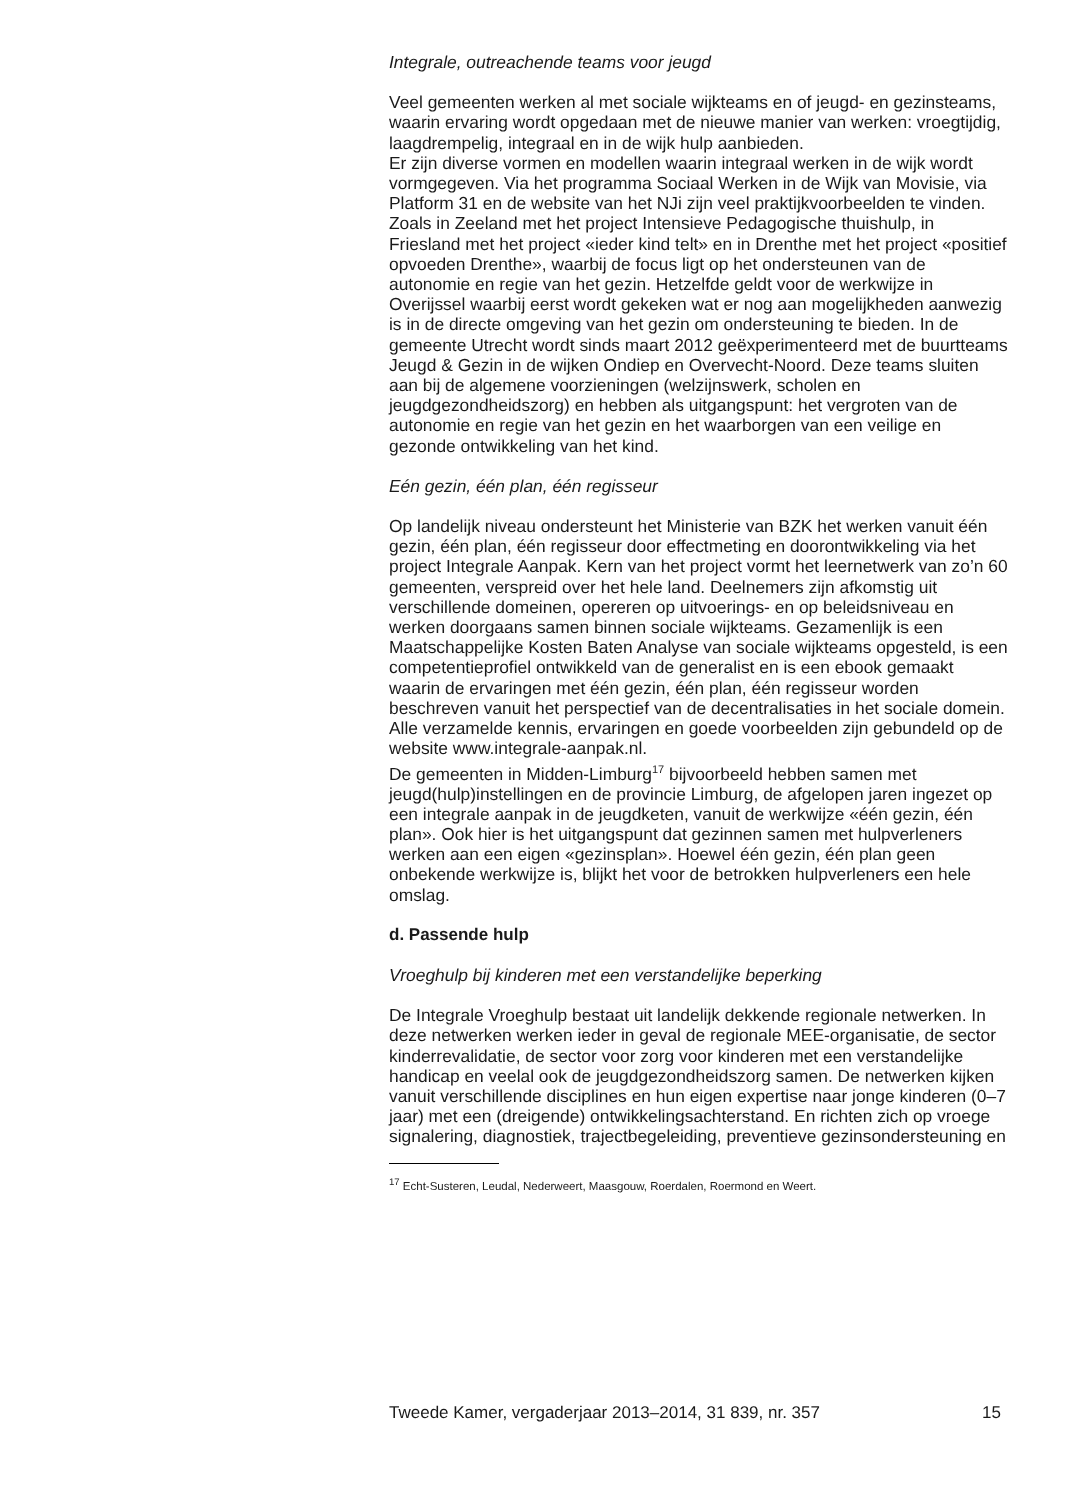Integrale, outreachende teams voor jeugd
Veel gemeenten werken al met sociale wijkteams en of jeugd- en gezinsteams, waarin ervaring wordt opgedaan met de nieuwe manier van werken: vroegtijdig, laagdrempelig, integraal en in de wijk hulp aanbieden.
Er zijn diverse vormen en modellen waarin integraal werken in de wijk wordt vormgegeven. Via het programma Sociaal Werken in de Wijk van Movisie, via Platform 31 en de website van het NJi zijn veel praktijkvoorbeelden te vinden. Zoals in Zeeland met het project Intensieve Pedagogische thuishulp, in Friesland met het project «ieder kind telt» en in Drenthe met het project «positief opvoeden Drenthe», waarbij de focus ligt op het ondersteunen van de autonomie en regie van het gezin. Hetzelfde geldt voor de werkwijze in Overijssel waarbij eerst wordt gekeken wat er nog aan mogelijkheden aanwezig is in de directe omgeving van het gezin om ondersteuning te bieden. In de gemeente Utrecht wordt sinds maart 2012 geëxperimenteerd met de buurtteams Jeugd & Gezin in de wijken Ondiep en Overvecht-Noord. Deze teams sluiten aan bij de algemene voorzieningen (welzijnswerk, scholen en jeugdgezondheidszorg) en hebben als uitgangspunt: het vergroten van de autonomie en regie van het gezin en het waarborgen van een veilige en gezonde ontwikkeling van het kind.
Eén gezin, één plan, één regisseur
Op landelijk niveau ondersteunt het Ministerie van BZK het werken vanuit één gezin, één plan, één regisseur door effectmeting en doorontwikkeling via het project Integrale Aanpak. Kern van het project vormt het leernetwerk van zo’n 60 gemeenten, verspreid over het hele land. Deelnemers zijn afkomstig uit verschillende domeinen, opereren op uitvoerings- en op beleidsniveau en werken doorgaans samen binnen sociale wijkteams. Gezamenlijk is een Maatschappelijke Kosten Baten Analyse van sociale wijkteams opgesteld, is een competentieprofiel ontwikkeld van de generalist en is een ebook gemaakt waarin de ervaringen met één gezin, één plan, één regisseur worden beschreven vanuit het perspectief van de decentralisaties in het sociale domein. Alle verzamelde kennis, ervaringen en goede voorbeelden zijn gebundeld op de website www.integrale-aanpak.nl.
De gemeenten in Midden-Limburg<sup>17</sup> bijvoorbeeld hebben samen met jeugd(hulp)instellingen en de provincie Limburg, de afgelopen jaren ingezet op een integrale aanpak in de jeugdketen, vanuit de werkwijze «één gezin, één plan». Ook hier is het uitgangspunt dat gezinnen samen met hulpverleners werken aan een eigen «gezinsplan». Hoewel één gezin, één plan geen onbekende werkwijze is, blijkt het voor de betrokken hulpverleners een hele omslag.
d. Passende hulp
Vroeghulp bij kinderen met een verstandelijke beperking
De Integrale Vroeghulp bestaat uit landelijk dekkende regionale netwerken. In deze netwerken werken ieder in geval de regionale MEE-organisatie, de sector kinderrevalidatie, de sector voor zorg voor kinderen met een verstandelijke handicap en veelal ook de jeugdgezondheidszorg samen. De netwerken kijken vanuit verschillende disciplines en hun eigen expertise naar jonge kinderen (0–7 jaar) met een (dreigende) ontwikkelingsachterstand. En richten zich op vroege signalering, diagnostiek, trajectbegeleiding, preventieve gezinsondersteuning en
<sup>17</sup> Echt-Susteren, Leudal, Nederweert, Maasgouw, Roerdalen, Roermond en Weert.
Tweede Kamer, vergaderjaar 2013–2014, 31 839, nr. 357 15